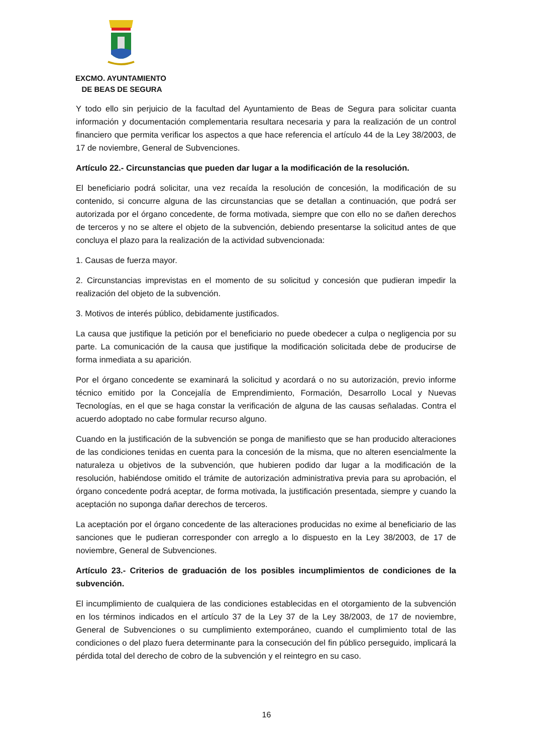EXCMO. AYUNTAMIENTO
DE BEAS DE SEGURA
Y todo ello sin perjuicio de la facultad del Ayuntamiento de Beas de Segura para solicitar cuanta información y documentación complementaria resultara necesaria y para la realización de un control financiero que permita verificar los aspectos a que hace referencia el artículo 44 de la Ley 38/2003, de 17 de noviembre, General de Subvenciones.
Artículo 22.- Circunstancias que pueden dar lugar a la modificación de la resolución.
El beneficiario podrá solicitar, una vez recaída la resolución de concesión, la modificación de su contenido, si concurre alguna de las circunstancias que se detallan a continuación, que podrá ser autorizada por el órgano concedente, de forma motivada, siempre que con ello no se dañen derechos de terceros y no se altere el objeto de la subvención, debiendo presentarse la solicitud antes de que concluya el plazo para la realización de la actividad subvencionada:
1. Causas de fuerza mayor.
2. Circunstancias imprevistas en el momento de su solicitud y concesión que pudieran impedir la realización del objeto de la subvención.
3. Motivos de interés público, debidamente justificados.
La causa que justifique la petición por el beneficiario no puede obedecer a culpa o negligencia por su parte. La comunicación de la causa que justifique la modificación solicitada debe de producirse de forma inmediata a su aparición.
Por el órgano concedente se examinará la solicitud y acordará o no su autorización, previo informe técnico emitido por la Concejalía de Emprendimiento, Formación, Desarrollo Local y Nuevas Tecnologías, en el que se haga constar la verificación de alguna de las causas señaladas. Contra el acuerdo adoptado no cabe formular recurso alguno.
Cuando en la justificación de la subvención se ponga de manifiesto que se han producido alteraciones de las condiciones tenidas en cuenta para la concesión de la misma, que no alteren esencialmente la naturaleza u objetivos de la subvención, que hubieren podido dar lugar a la modificación de la resolución, habiéndose omitido el trámite de autorización administrativa previa para su aprobación, el órgano concedente podrá aceptar, de forma motivada, la justificación presentada, siempre y cuando la aceptación no suponga dañar derechos de terceros.
La aceptación por el órgano concedente de las alteraciones producidas no exime al beneficiario de las sanciones que le pudieran corresponder con arreglo a lo dispuesto en la Ley 38/2003, de 17 de noviembre, General de Subvenciones.
Artículo 23.- Criterios de graduación de los posibles incumplimientos de condiciones de la subvención.
El incumplimiento de cualquiera de las condiciones establecidas en el otorgamiento de la subvención en los términos indicados en el artículo 37 de la Ley 37 de la Ley 38/2003, de 17 de noviembre, General de Subvenciones o su cumplimiento extemporáneo, cuando el cumplimiento total de las condiciones o del plazo fuera determinante para la consecución del fin público perseguido, implicará la pérdida total del derecho de cobro de la subvención y el reintegro en su caso.
16